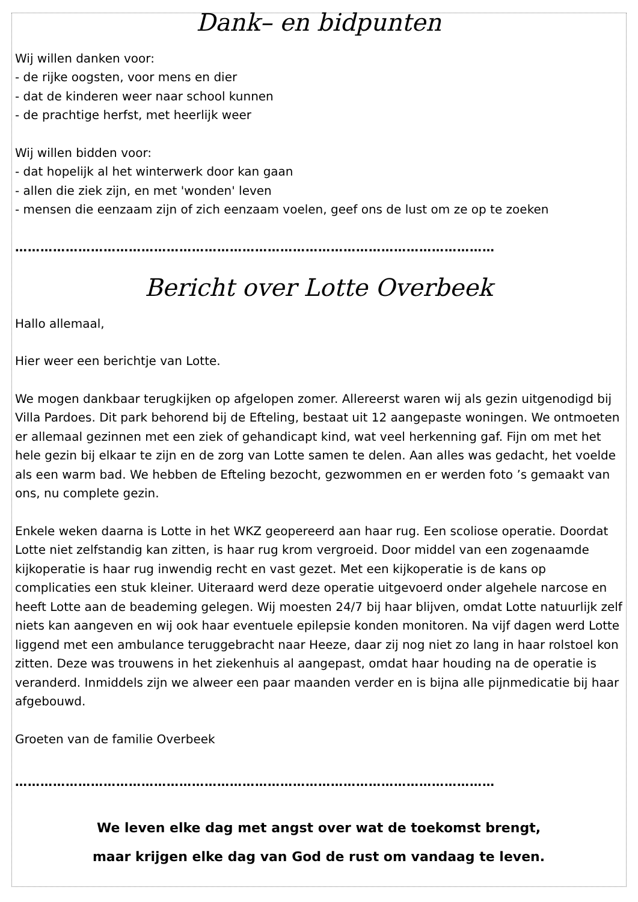Dank– en bidpunten
Wij willen danken voor:
- de rijke oogsten, voor mens en dier
- dat de kinderen weer naar school kunnen
- de prachtige herfst, met heerlijk weer
Wij willen bidden voor:
- dat hopelijk al het winterwerk door kan gaan
- allen die ziek zijn, en met 'wonden' leven
- mensen die eenzaam zijn of zich eenzaam voelen, geef ons de lust om ze op te zoeken
……………………………………………………………………………………………………
Bericht over Lotte Overbeek
Hallo allemaal,
Hier weer een berichtje van Lotte.
We mogen dankbaar terugkijken op afgelopen zomer. Allereerst waren wij als gezin uitgenodigd bij Villa Pardoes. Dit park behorend bij de Efteling, bestaat uit 12 aangepaste woningen. We ontmoeten er allemaal gezinnen met een ziek of gehandicapt kind, wat veel herkenning gaf. Fijn om met het hele gezin bij elkaar te zijn en de zorg van Lotte samen te delen. Aan alles was gedacht, het voelde als een warm bad. We hebben de Efteling bezocht, gezwommen en er werden foto ’s gemaakt van ons, nu complete gezin.
Enkele weken daarna is Lotte in het WKZ geopereerd aan haar rug. Een scoliose operatie. Doordat Lotte niet zelfstandig kan zitten, is haar rug krom vergroeid. Door middel van een zogenaamde kijkoperatie is haar rug inwendig recht en vast gezet. Met een kijkoperatie is de kans op complicaties een stuk kleiner. Uiteraard werd deze operatie uitgevoerd onder algehele narcose en heeft Lotte aan de beademing gelegen. Wij moesten 24/7 bij haar blijven, omdat Lotte natuurlijk zelf niets kan aangeven en wij ook haar eventuele epilepsie konden monitoren. Na vijf dagen werd Lotte liggend met een ambulance teruggebracht naar Heeze, daar zij nog niet zo lang in haar rolstoel kon zitten. Deze was trouwens in het ziekenhuis al aangepast, omdat haar houding na de operatie is veranderd. Inmiddels zijn we alweer een paar maanden verder en is bijna alle pijnmedicatie bij haar afgebouwd.
Groeten van de familie Overbeek
……………………………………………………………………………………………………
We leven elke dag met angst over wat de toekomst brengt,
maar krijgen elke dag van God de rust om vandaag te leven.